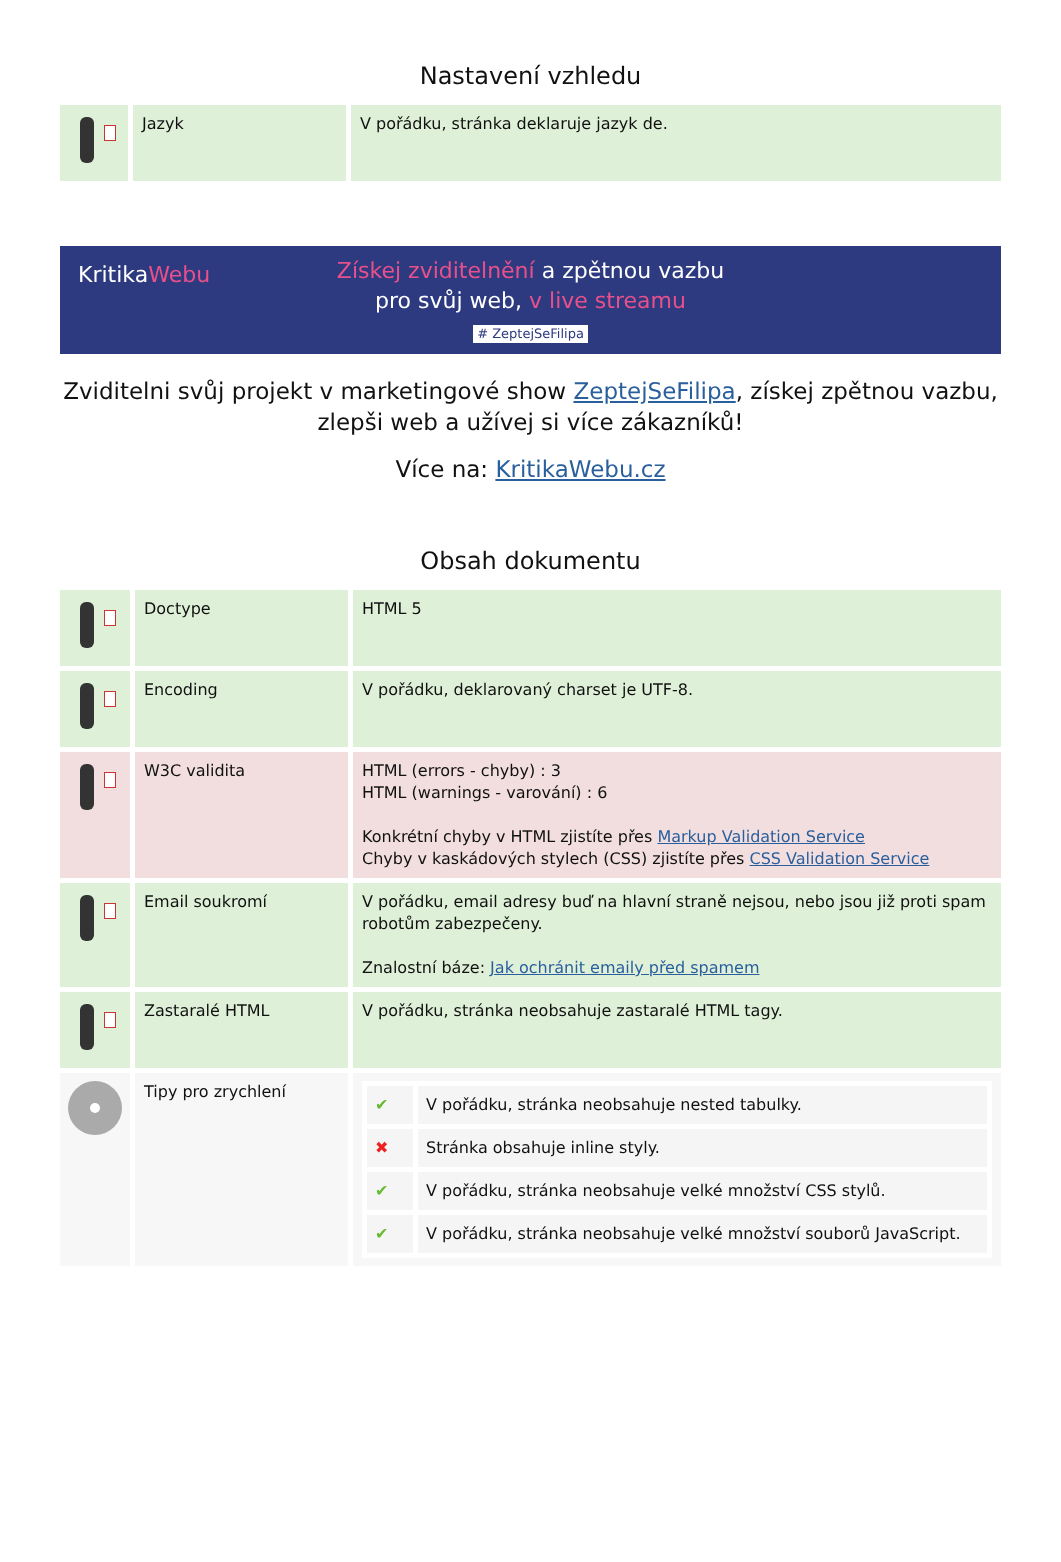Nastavení vzhledu
| | Jazyk | V pořádku, stránka deklaruje jazyk de. |
KritikaWebu
Získej zviditelnění a zpětnou vazbu
pro svůj web, v live streamu
# ZeptejSeFilipa
Zviditelni svůj projekt v marketingové show ZeptejSeFilipa, získej zpětnou vazbu, zlepši web a užívej si více zákazníků!
Více na: KritikaWebu.cz
Obsah dokumentu
| | Doctype | HTML 5 |
| | Encoding | V pořádku, deklarovaný charset je UTF-8. |
| | W3C validita | HTML (errors - chyby) : 3 HTML (warnings - varování) : 6 Konkrétní chyby v HTML zjistíte přes Markup Validation Service Chyby v kaskádových stylech (CSS) zjistíte přes CSS Validation Service |
| | Email soukromí | V pořádku, email adresy buď na hlavní straně nejsou, nebo jsou již proti spam robotům zabezpečeny. Znalostní báze: Jak ochránit emaily před spamem |
| | Zastaralé HTML | V pořádku, stránka neobsahuje zastaralé HTML tagy. |
| | Tipy pro zrychlení | / ✔ / V pořádku, stránka neobsahuje nested tabulky. / / ✖ / Stránka obsahuje inline styly. / / ✔ / V pořádku, stránka neobsahuje velké množství CSS stylů. / / ✔ / V pořádku, stránka neobsahuje velké množství souborů JavaScript. / |